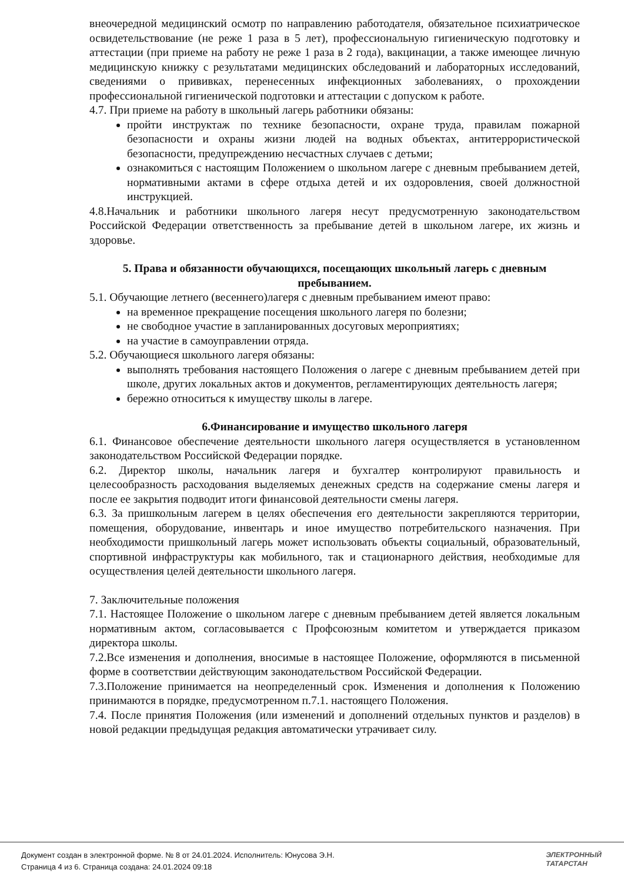внеочередной медицинский осмотр по направлению работодателя, обязательное психиатрическое освидетельствование (не реже 1 раза в 5 лет), профессиональную гигиеническую подготовку и аттестации (при приеме на работу не реже 1 раза в 2 года), вакцинации, а также имеющее личную медицинскую книжку с результатами медицинских обследований и лабораторных исследований, сведениями о прививках, перенесенных инфекционных заболеваниях, о прохождении профессиональной гигиенической подготовки и аттестации с допуском к работе.
4.7. При приеме на работу в школьный лагерь работники обязаны:
пройти инструктаж по технике безопасности, охране труда, правилам пожарной безопасности и охраны жизни людей на водных объектах, антитеррористической безопасности, предупреждению несчастных случаев с детьми;
ознакомиться с настоящим Положением о школьном лагере с дневным пребыванием детей, нормативными актами в сфере отдыха детей и их оздоровления, своей должностной инструкцией.
4.8.Начальник и работники школьного лагеря несут предусмотренную законодательством Российской Федерации ответственность за пребывание детей в школьном лагере, их жизнь и здоровье.
5. Права и обязанности обучающихся, посещающих школьный лагерь с дневным пребыванием.
5.1. Обучающие летнего (весеннего)лагеря с дневным пребыванием имеют право:
на временное прекращение посещения школьного лагеря по болезни;
не свободное участие в запланированных досуговых мероприятиях;
на участие в самоуправлении отряда.
5.2. Обучающиеся школьного лагеря обязаны:
выполнять требования настоящего Положения о лагере с дневным пребыванием детей при школе, других локальных актов и документов, регламентирующих деятельность лагеря;
бережно относиться к имуществу школы в лагере.
6.Финансирование и имущество школьного лагеря
6.1. Финансовое обеспечение деятельности школьного лагеря осуществляется в установленном законодательством Российской Федерации порядке.
6.2. Директор школы, начальник лагеря и бухгалтер контролируют правильность и целесообразность расходования выделяемых денежных средств на содержание смены лагеря и после ее закрытия подводит итоги финансовой деятельности смены лагеря.
6.3. За пришкольным лагерем в целях обеспечения его деятельности закрепляются территории, помещения, оборудование, инвентарь и иное имущество потребительского назначения. При необходимости пришкольный лагерь может использовать объекты социальный, образовательный, спортивной инфраструктуры как мобильного, так и стационарного действия, необходимые для осуществления целей деятельности школьного лагеря.
7. Заключительные положения
7.1. Настоящее Положение о школьном лагере с дневным пребыванием детей является локальным нормативным актом, согласовывается с Профсоюзным комитетом и утверждается приказом директора школы.
7.2.Все изменения и дополнения, вносимые в настоящее Положение, оформляются в письменной форме в соответствии действующим законодательством Российской Федерации.
7.3.Положение принимается на неопределенный срок. Изменения и дополнения к Положению принимаются в порядке, предусмотренном п.7.1. настоящего Положения.
7.4. После принятия Положения (или изменений и дополнений отдельных пунктов и разделов) в новой редакции предыдущая редакция автоматически утрачивает силу.
Документ создан в электронной форме. № 8 от 24.01.2024. Исполнитель: Юнусова Э.Н.
Страница 4 из 6. Страница создана: 24.01.2024 09:18
ЭЛЕКТРОННЫЙ
ТАТАРСТАН